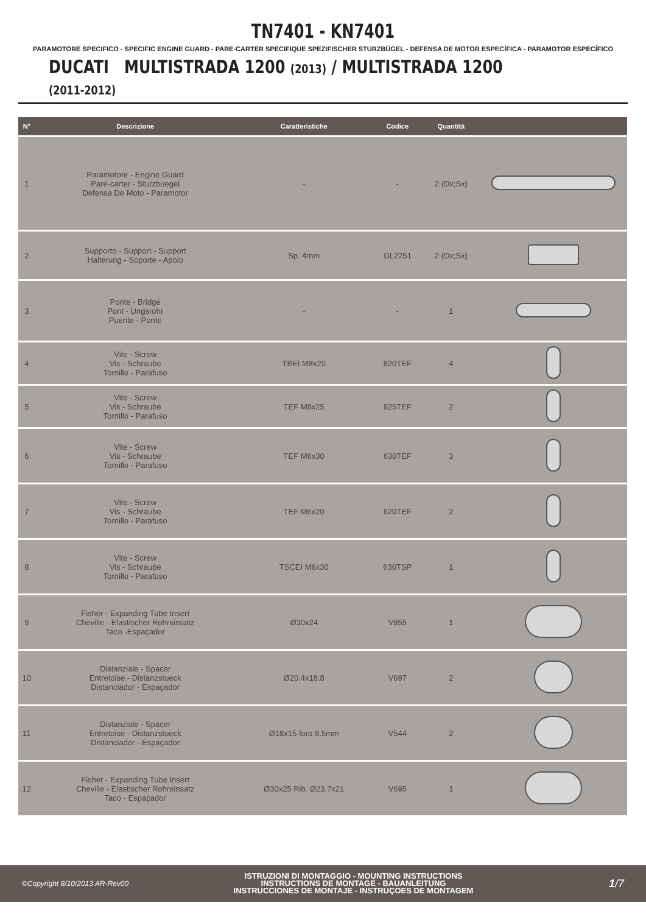TN7401 - KN7401
PARAMOTORE SPECIFICO - SPECIFIC ENGINE GUARD - PARE-CARTER SPECIFIQUE SPEZIFISCHER STURZBÜGEL - DEFENSA DE MOTOR ESPECÍFICA - PARAMOTOR ESPECÍFICO
DUCATI MULTISTRADA 1200 (2013) / MULTISTRADA 1200 (2011-2012)
| N° | Descrizione | Caratteristiche | Codice | Quantità | |
| --- | --- | --- | --- | --- | --- |
| 1 | Paramotore - Engine Guard Pare-carter - Sturzbuegel Defensa De Moto - Paramotor | - | - | 2 (Dx;Sx) | |
| 2 | Supporto - Support - Support Halterung - Soporte - Apoio | Sp. 4mm | GL2251 | 2 (Dx;Sx) | |
| 3 | Ponte - Bridge Pont - Ungsrohr Puente - Ponte | - | - | 1 | |
| 4 | Vite - Screw Vis - Schraube Tornillo - Parafuso | TBEI M8x20 | 820TEF | 4 | |
| 5 | Vite - Screw Vis - Schraube Tornillo - Parafuso | TEF M8x25 | 825TEF | 2 | |
| 6 | Vite - Screw Vis - Schraube Tornillo - Parafuso | TEF M6x30 | 630TEF | 3 | |
| 7 | Vite - Screw Vis - Schraube Tornillo - Parafuso | TEF M6x20 | 620TEF | 2 | |
| 8 | Vite - Screw Vis - Schraube Tornillo - Parafuso | TSCEI M6x30 | 630TSP | 1 | |
| 9 | Fisher - Expanding Tube Insert Cheville - Elastischer Rohreinsatz Taco -Espaçador | Ø30x24 | V855 | 1 | |
| 10 | Distanziale - Spacer Entretoise - Distanzstueck Distanciador - Espaçador | Ø20.4x18.8 | V697 | 2 | |
| 11 | Distanziale - Spacer Entretoise - Distanzstueck Distanciador - Espaçador | Ø18x15 foro 8.5mm | V544 | 2 | |
| 12 | Fisher - Expanding Tube Insert Cheville - Elastischer Rohreinsatz Taco - Espaçador | Ø30x25 Rib. Ø23.7x21 | V695 | 1 | |
©Copyright 8/10/2013 AR-Rev00
ISTRUZIONI DI MONTAGGIO - MOUNTING INSTRUCTIONS
INSTRUCTIONS DE MONTAGE - BAUANLEITUNG
INSTRUCCIONES DE MONTAJE - INSTRUÇOES DE MONTAGEM
1/7